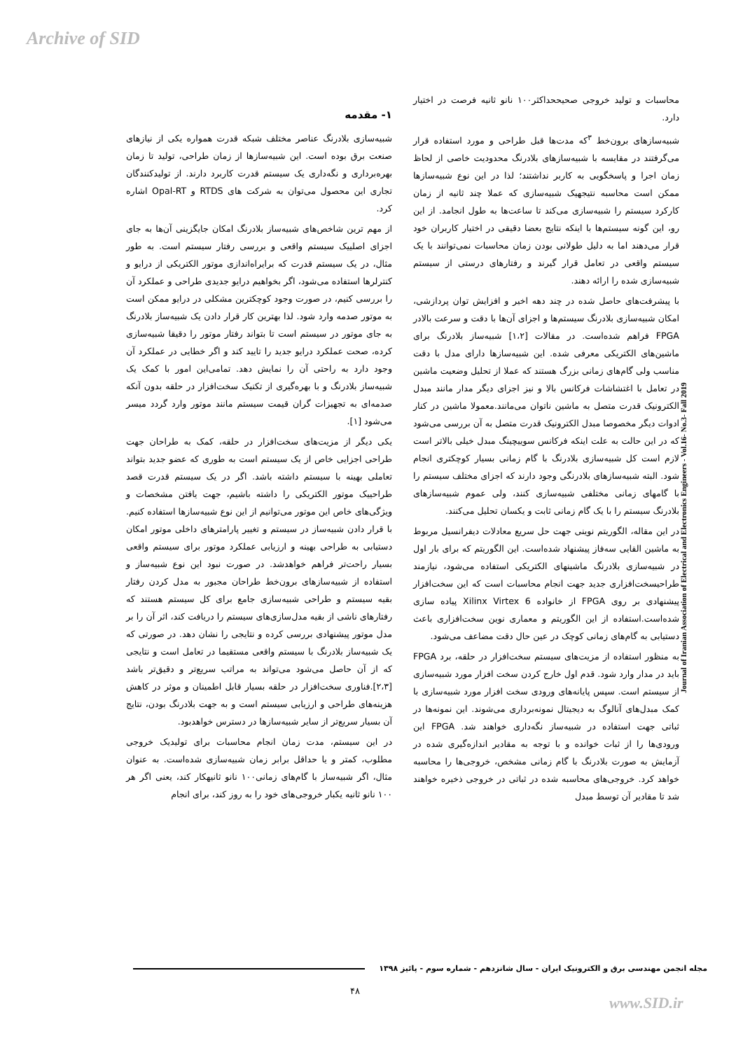Archive of SID
Journal of Iranian Association of Electrical and Electronics Engineers - Vol.16- No.3- Fall 2019
۱- مقدمه
شبیه‌سازی بلادرنگ عناصر مختلف شبکه قدرت همواره یکی از نیازهای صنعت برق بوده است. این شبیه‌سازها از زمان طراحی، تولید تا زمان بهره‌برداری و نگه‌داری یک سیستم قدرت کاربرد دارند. از تولیدکنندگان تجاری این محصول می‌توان به شرکت های RTDS و Opal-RT اشاره کرد.
از مهم ترین شاخص‌های شبیه‌ساز بلادرنگ امکان جایگزینی آن‌ها به جای اجزای اصلییک سیستم واقعی و بررسی رفتار سیستم است. به طور مثال، در یک سیستم قدرت که برایراه‌اندازی موتور الکتریکی از درایو و کنترلرها استفاده می‌شود، اگر بخواهیم درایو جدیدی طراحی و عملکرد آن را بررسی کنیم، در صورت وجود کوچکترین مشکلی در درایو ممکن است به موتور صدمه وارد شود. لذا بهترین کار قرار دادن یک شبیه‌ساز بلادرنگ به جای موتور در سیستم است تا بتواند رفتار موتور را دقیقا شبیه‌سازی کرده، صحت عملکرد درایو جدید را تایید کند و اگر خطایی در عملکرد آن وجود دارد به راحتی آن را نمایش دهد. تمامی‌این امور با کمک یک شبیه‌ساز بلادرنگ و با بهره‌گیری از تکنیک سخت‌افزار در حلقه بدون آنکه صدمه‌ای به تجهیزات گران قیمت سیستم مانند موتور وارد گردد میسر می‌شود [۱].
یکی دیگر از مزیت‌های سخت‌افزار در حلقه، کمک به طراحان جهت طراحی اجزایی خاص از یک سیستم است به طوری که عضو جدید بتواند تعاملی بهینه با سیستم داشته باشد. اگر در یک سیستم قدرت قصد طراحییک موتور الکتریکی را داشته باشیم، جهت یافتن مشخصات و ویژگی‌های خاص این موتور می‌توانیم از این نوع شبیه‌سازها استفاده کنیم. با قرار دادن شبیه‌ساز در سیستم و تغییر پارامترهای داخلی موتور امکان دستیابی به طراحی بهینه و ارزیابی عملکرد موتور برای سیستم واقعی بسیار راحت‌تر فراهم خواهدشد. در صورت نبود این نوع شبیه‌ساز و استفاده از شبیه‌سازهای برون‌خط طراحان مجبور به مدل کردن رفتار بقیه سیستم و طراحی شبیه‌سازی جامع برای کل سیستم هستند که رفتارهای ناشی از بقیه مدل‌سازی‌های سیستم را دریافت کند، اثر آن را بر مدل موتور پیشنهادی بررسی کرده و نتایجی را نشان دهد. در صورتی که یک شبیه‌ساز بلادرنگ با سیستم واقعی مستقیما در تعامل است و نتایجی که از آن حاصل می‌شود می‌تواند به مراتب سریع‌تر و دقیق‌تر باشد [۲،۳].فناوری سخت‌افزار در حلقه بسیار قابل اطمینان و موثر در کاهش هزینه‌های طراحی و ارزیابی سیستم است و به جهت بلادرنگ بودن، نتایج آن بسیار سریع‌تر از سایر شبیه‌سازها در دسترس خواهدبود.
در این سیستم، مدت زمان انجام محاسبات برای تولیدیک خروجی مطلوب، کمتر و یا حداقل برابر زمان شبیه‌سازی شده‌است. به عنوان مثال، اگر شبیه‌ساز با گام‌های زمانی۱۰۰ نانو ثانیهکار کند، یعنی اگر هر ۱۰۰ نانو ثانیه یکبار خروجی‌های خود را به روز کند، برای انجام
محاسبات و تولید خروجی صحیححداکثر۱۰۰ نانو ثانیه فرصت در اختیار دارد.
شبیه‌سازهای برون‌خط <sup>۳</sup>که مدت‌ها قبل طراحی و مورد استفاده قرار می‌گرفتند در مقایسه با شبیه‌سازهای بلادرنگ محدودیت خاصی از لحاظ زمان اجرا و پاسخگویی به کاربر نداشتند؛ لذا در این نوع شبیه‌سازها ممکن است محاسبه نتیجهیک شبیه‌سازی که عملا چند ثانیه از زمان کارکرد سیستم را شبیه‌سازی می‌کند تا ساعت‌ها به طول انجامد. از این رو، این گونه سیستم‌ها با اینکه نتایج بعضا دقیقی در اختیار کاربران خود قرار می‌دهند اما به دلیل طولانی بودن زمان محاسبات نمی‌توانند با یک سیستم واقعی در تعامل قرار گیرند و رفتارهای درستی از سیستم شبیه‌سازی شده را ارائه دهند.
با پیشرفت‌های حاصل شده در چند دهه اخیر و افزایش توان پردازشی، امکان شبیه‌سازی بلادرنگ سیستم‌ها و اجزای آن‌ها با دقت و سرعت بالادر FPGA فراهم شده‌است. در مقالات [۱،۲] شبیه‌ساز بلادرنگ برای ماشین‌های الکتریکی معرفی شده. این شبیه‌سازها دارای مدل با دقت مناسب ولی گام‌های زمانی بزرگ هستند که عملا از تحلیل وضعیت ماشین در تعامل با اغتشاشات فرکانس بالا و نیز اجزای دیگر مدار مانند مبدل الکترونیک قدرت متصل به ماشین ناتوان می‌مانند.معمولا ماشین در کنار ادوات دیگر مخصوصا مبدل الکترونیک قدرت متصل به آن بررسی می‌شود که در این حالت به علت اینکه فرکانس سوییچینگ مبدل خیلی بالاتر است لازم است کل شبیه‌سازی بلادرنگ با گام زمانی بسیار کوچکتری انجام شود. البته شبیه‌سازهای بلادرنگی وجود دارند که اجزای مختلف سیستم را با گامهای زمانی مختلفی شبیه‌سازی کنند، ولی عموم شبیه‌سازهای بلادرنگ سیستم را با یک گام زمانی ثابت و یکسان تحلیل می‌کنند.
در این مقاله، الگوریتم نوینی جهت حل سریع معادلات دیفرانسیل مربوط به ماشین القایی سه‌فاز پیشنهاد شده‌است. این الگوریتم که برای بار اول در شبیه‌سازی بلادرنگ ماشینهای الکتریکی استفاده می‌شود، نیازمند طراحیسخت‌افزاری جدید جهت انجام محاسبات است که این سخت‌افزار پیشنهادی بر روی FPGA از خانواده Xilinx Virtex 6 پیاده سازی شده‌است.استفاده از این الگوریتم و معماری نوین سخت‌افزاری باعث دستیابی به گام‌های زمانی کوچک در عین حال دقت مضاعف می‌شود.
به منظور استفاده از مزیت‌های سیستم سخت‌افزار در حلقه، برد FPGA باید در مدار وارد شود. قدم اول خارج کردن سخت افزار مورد شبیه‌سازی از سیستم است. سپس پایانه‌های ورودی سخت افزار مورد شبیه‌سازی با کمک مبدل‌های آنالوگ به دیجیتال نمونه‌برداری می‌شوند. این نمونه‌ها در ثباتی جهت استفاده در شبیه‌ساز نگه‌داری خواهند شد. FPGA این ورودی‌ها را از ثبات خوانده و با توجه به مقادیر اندازه‌گیری شده در آزمایش به صورت بلادرنگ با گام زمانی مشخص، خروجی‌ها را محاسبه خواهد کرد. خروجی‌های محاسبه شده در ثباتی در خروجی ذخیره خواهند شد تا مقادیر آن توسط مبدل
مجله انجمن مهندسی برق و الکترونیک ایران - سال شانزدهم - شماره سوم - پائیز ۱۳۹۸
۴۸
www.SID.ir